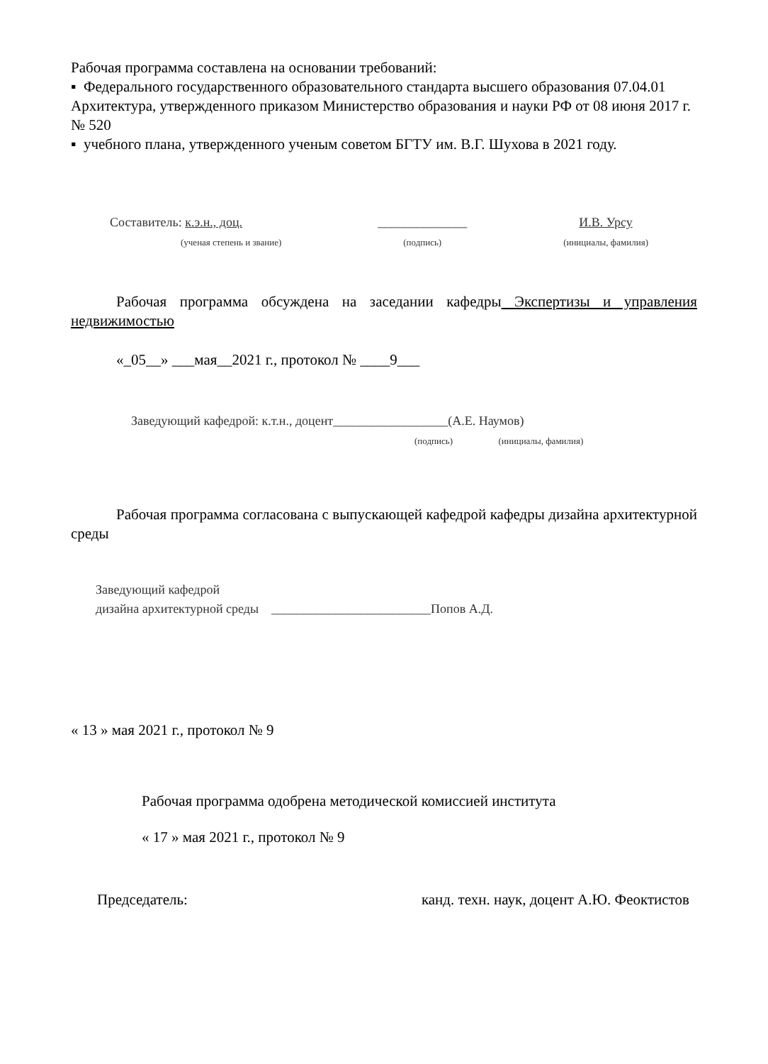Рабочая программа составлена на основании требований:
▪ Федерального государственного образовательного стандарта высшего образования 07.04.01 Архитектура, утвержденного приказом Министерство образования и науки РФ от 08 июня 2017 г. № 520
▪ учебного плана, утвержденного ученым советом БГТУ им. В.Г. Шухова в 2021 году.
Составитель: к.э.н., доц.
(ученая степень и звание)
______________
(подпись)
И.В. Урсу
(инициалы, фамилия)
Рабочая программа обсуждена на заседании кафедры Экспертизы и управления недвижимостью
«_05__» ___мая__2021 г., протокол № ____9___
Заведующий кафедрой: к.т.н., доцент__________________(А.Е. Наумов)
(подпись) (инициалы, фамилия)
Рабочая программа согласована с выпускающей кафедрой кафедры дизайна архитектурной среды
Заведующий кафедрой
дизайна архитектурной среды _________________________Попов А.Д.
« 13 » мая 2021 г., протокол № 9
Рабочая программа одобрена методической комиссией института
« 17 » мая 2021 г., протокол № 9
Председатель: канд. техн. наук, доцент А.Ю. Феоктистов